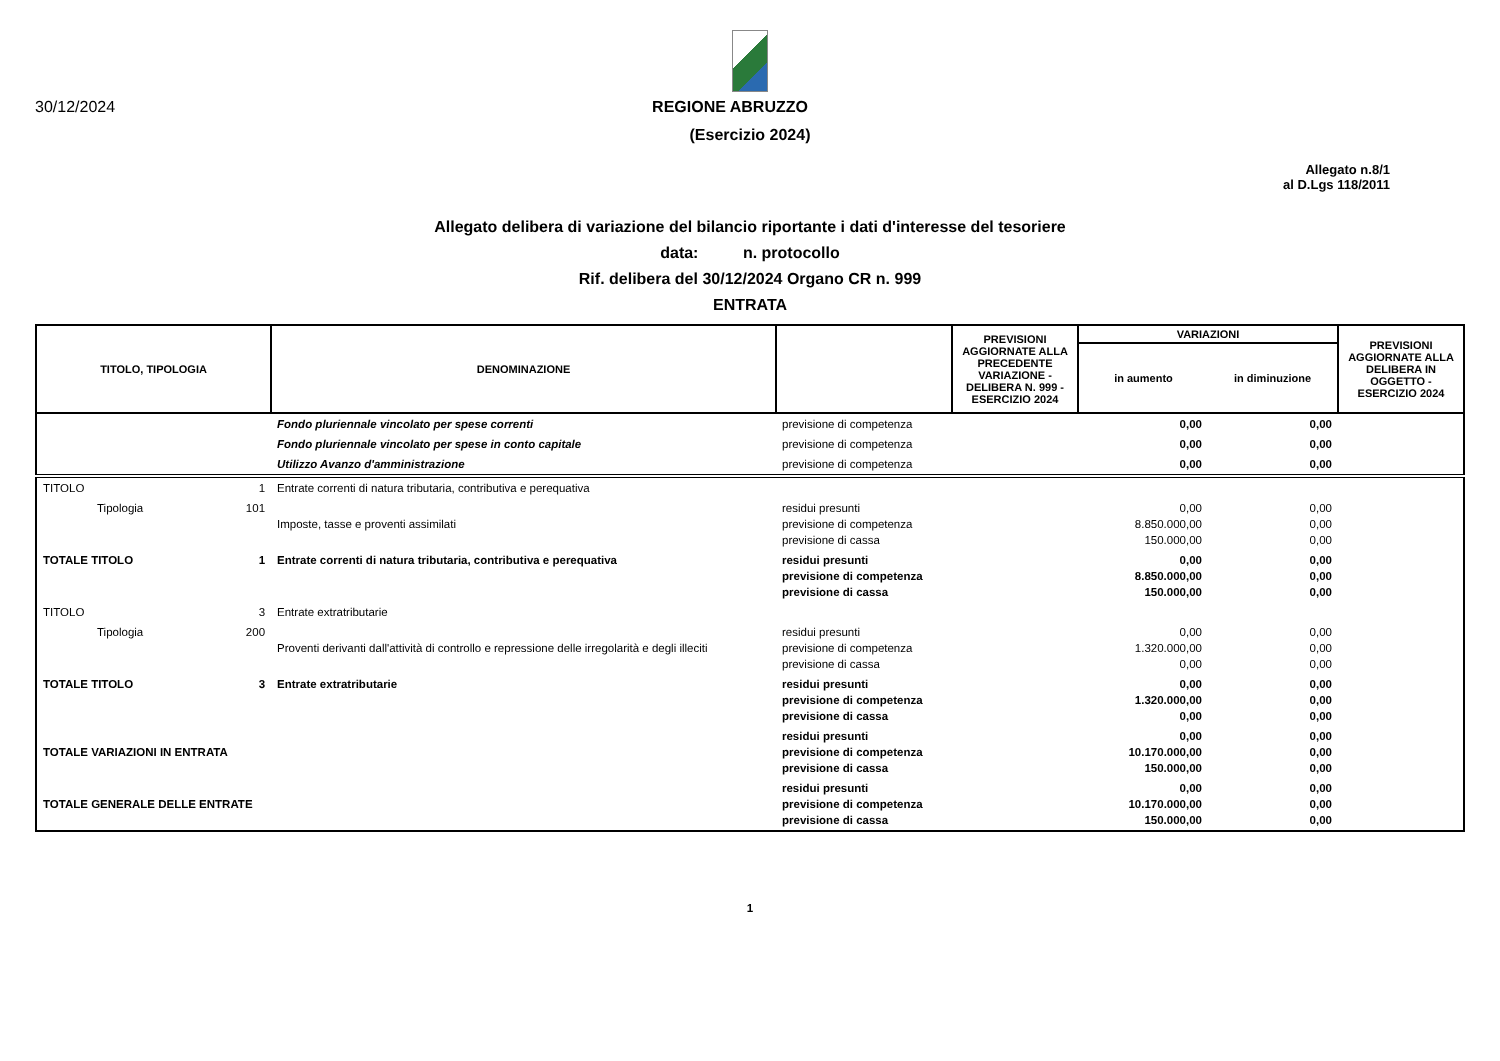30/12/2024 REGIONE ABRUZZO
(Esercizio 2024)
Allegato n.8/1
al D.Lgs 118/2011
Allegato delibera di variazione del bilancio riportante i dati d'interesse del tesoriere
data: n. protocollo
Rif. delibera del 30/12/2024 Organo CR n. 999
ENTRATA
| TITOLO, TIPOLOGIA | | DENOMINAZIONE | | PREVISIONI AGGIORNATE ALLA PRECEDENTE VARIAZIONE - DELIBERA N. 999 - ESERCIZIO 2024 | VARIAZIONI | | PREVISIONI AGGIORNATE ALLA DELIBERA IN OGGETTO - ESERCIZIO 2024 |
| --- | --- | --- | --- | --- | --- | --- | --- |
| | | | | | in aumento | in diminuzione | |
| | | Fondo pluriennale vincolato per spese correnti | previsione di competenza | | 0,00 | 0,00 | |
| | | Fondo pluriennale vincolato per spese in conto capitale | previsione di competenza | | 0,00 | 0,00 | |
| | | Utilizzo Avanzo d'amministrazione | previsione di competenza | | 0,00 | 0,00 | |
| TITOLO | 1 | Entrate correnti di natura tributaria, contributiva e perequativa | | | | | |
| Tipologia | 101 | Imposte, tasse e proventi assimilati | residui presunti previsione di competenza previsione di cassa | | 0,00 8.850.000,00 150.000,00 | 0,00 0,00 0,00 | |
| TOTALE TITOLO | 1 | Entrate correnti di natura tributaria, contributiva e perequativa | residui presunti previsione di competenza previsione di cassa | | 0,00 8.850.000,00 150.000,00 | 0,00 0,00 0,00 | |
| TITOLO | 3 | Entrate extratributarie | | | | | |
| Tipologia | 200 | Proventi derivanti dall'attività di controllo e repressione delle irregolarità e degli illeciti | residui presunti previsione di competenza previsione di cassa | | 0,00 1.320.000,00 0,00 | 0,00 0,00 0,00 | |
| TOTALE TITOLO | 3 | Entrate extratributarie | residui presunti previsione di competenza previsione di cassa | | 0,00 1.320.000,00 0,00 | 0,00 0,00 0,00 | |
| TOTALE VARIAZIONI IN ENTRATA | | | residui presunti previsione di competenza previsione di cassa | | 0,00 10.170.000,00 150.000,00 | 0,00 0,00 0,00 | |
| TOTALE GENERALE DELLE ENTRATE | | | residui presunti previsione di competenza previsione di cassa | | 0,00 10.170.000,00 150.000,00 | 0,00 0,00 0,00 | |
1